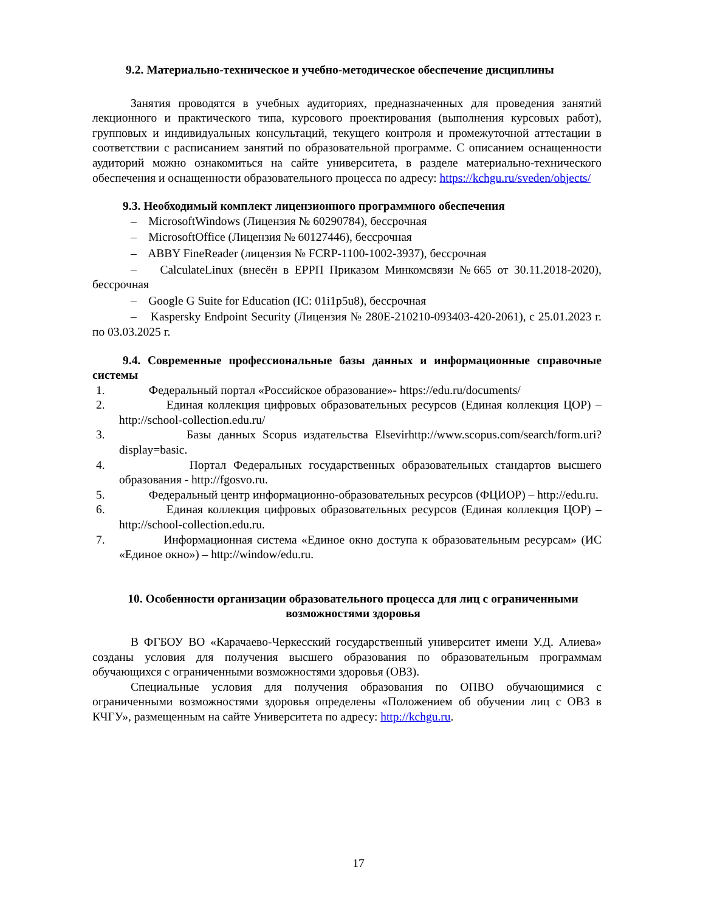9.2. Материально-техническое и учебно-методическое обеспечение дисциплины
Занятия проводятся в учебных аудиториях, предназначенных для проведения занятий лекционного и практического типа, курсового проектирования (выполнения курсовых работ), групповых и индивидуальных консультаций, текущего контроля и промежуточной аттестации в соответствии с расписанием занятий по образовательной программе. С описанием оснащенности аудиторий можно ознакомиться на сайте университета, в разделе материально-технического обеспечения и оснащенности образовательного процесса по адресу: https://kchgu.ru/sveden/objects/
9.3. Необходимый комплект лицензионного программного обеспечения
– MicrosoftWindows (Лицензия № 60290784), бессрочная
– MicrosoftOffice (Лицензия № 60127446), бессрочная
– ABBY FineReader (лицензия № FCRP-1100-1002-3937), бессрочная
– CalculateLinux (внесён в ЕРРП Приказом Минкомсвязи №665 от 30.11.2018-2020), бессрочная
– Google G Suite for Education (IC: 01i1p5u8), бессрочная
– Kaspersky Endpoint Security (Лицензия № 280E-210210-093403-420-2061), с 25.01.2023 г. по 03.03.2025 г.
9.4. Современные профессиональные базы данных и информационные справочные системы
1. Федеральный портал «Российское образование»- https://edu.ru/documents/
2. Единая коллекция цифровых образовательных ресурсов (Единая коллекция ЦОР) – http://school-collection.edu.ru/
3. Базы данных Scopus издательства Elsevirhttp://www.scopus.com/search/form.uri?display=basic.
4. Портал Федеральных государственных образовательных стандартов высшего образования - http://fgosvo.ru.
5. Федеральный центр информационно-образовательных ресурсов (ФЦИОР) – http://edu.ru.
6. Единая коллекция цифровых образовательных ресурсов (Единая коллекция ЦОР) – http://school-collection.edu.ru.
7. Информационная система «Единое окно доступа к образовательным ресурсам» (ИС «Единое окно») – http://window/edu.ru.
10. Особенности организации образовательного процесса для лиц с ограниченными возможностями здоровья
В ФГБОУ ВО «Карачаево-Черкесский государственный университет имени У.Д. Алиева» созданы условия для получения высшего образования по образовательным программам обучающихся с ограниченными возможностями здоровья (ОВЗ).
Специальные условия для получения образования по ОПВО обучающимися с ограниченными возможностями здоровья определены «Положением об обучении лиц с ОВЗ в КЧГУ», размещенным на сайте Университета по адресу: http://kchgu.ru.
17